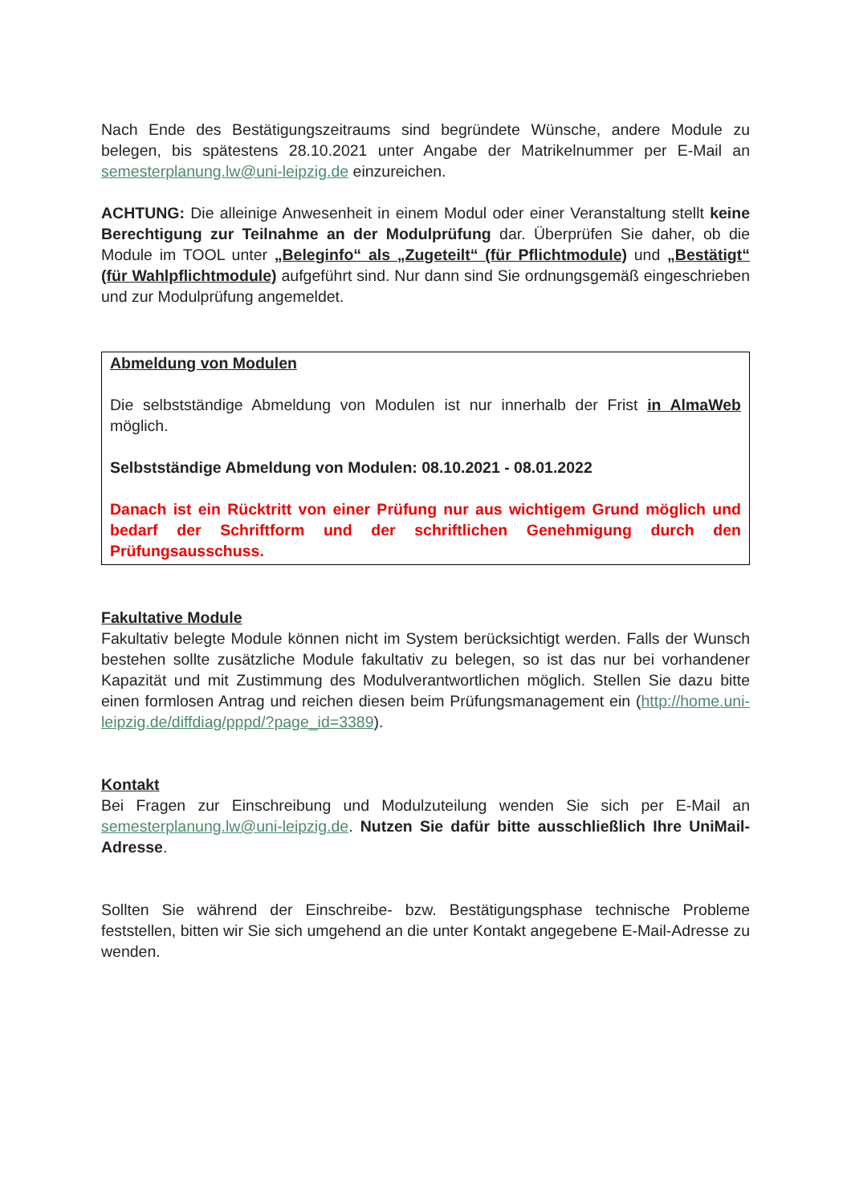Nach Ende des Bestätigungszeitraums sind begründete Wünsche, andere Module zu belegen, bis spätestens 28.10.2021 unter Angabe der Matrikelnummer per E-Mail an semesterplanung.lw@uni-leipzig.de einzureichen.
ACHTUNG: Die alleinige Anwesenheit in einem Modul oder einer Veranstaltung stellt keine Berechtigung zur Teilnahme an der Modulprüfung dar. Überprüfen Sie daher, ob die Module im TOOL unter „Beleginfo“ als „Zugeteilt“ (für Pflichtmodule) und „Bestätigt“ (für Wahlpflichtmodule) aufgeführt sind. Nur dann sind Sie ordnungsgemäß eingeschrieben und zur Modulprüfung angemeldet.
Abmeldung von Modulen
Die selbstständige Abmeldung von Modulen ist nur innerhalb der Frist in AlmaWeb möglich.
Selbstständige Abmeldung von Modulen: 08.10.2021 - 08.01.2022
Danach ist ein Rücktritt von einer Prüfung nur aus wichtigem Grund möglich und bedarf der Schriftform und der schriftlichen Genehmigung durch den Prüfungsausschuss.
Fakultative Module
Fakultativ belegte Module können nicht im System berücksichtigt werden. Falls der Wunsch bestehen sollte zusätzliche Module fakultativ zu belegen, so ist das nur bei vorhandener Kapazität und mit Zustimmung des Modulverantwortlichen möglich. Stellen Sie dazu bitte einen formlosen Antrag und reichen diesen beim Prüfungsmanagement ein (http://home.uni-leipzig.de/diffdiag/pppd/?page_id=3389).
Kontakt
Bei Fragen zur Einschreibung und Modulzuteilung wenden Sie sich per E-Mail an semesterplanung.lw@uni-leipzig.de. Nutzen Sie dafür bitte ausschließlich Ihre UniMail-Adresse.
Sollten Sie während der Einschreibe- bzw. Bestätigungsphase technische Probleme feststellen, bitten wir Sie sich umgehend an die unter Kontakt angegebene E-Mail-Adresse zu wenden.